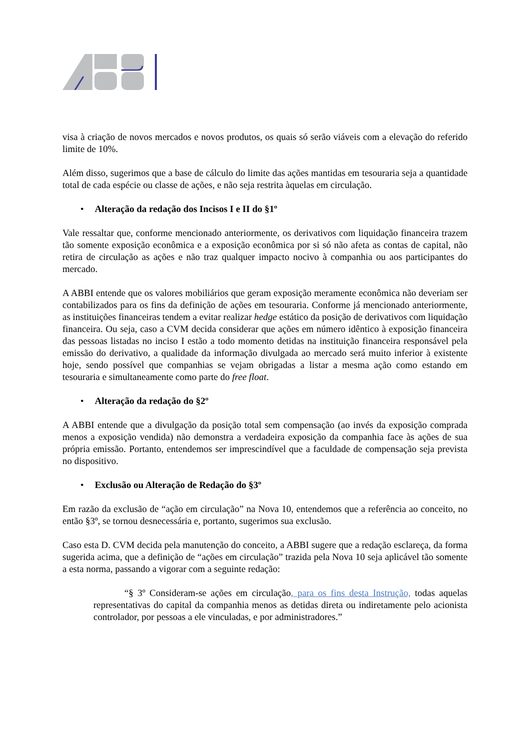visa à criação de novos mercados e novos produtos, os quais só serão viáveis com a elevação do referido limite de 10%.
Além disso, sugerimos que a base de cálculo do limite das ações mantidas em tesouraria seja a quantidade total de cada espécie ou classe de ações, e não seja restrita àquelas em circulação.
• Alteração da redação dos Incisos I e II do §1º
Vale ressaltar que, conforme mencionado anteriormente, os derivativos com liquidação financeira trazem tão somente exposição econômica e a exposição econômica por si só não afeta as contas de capital, não retira de circulação as ações e não traz qualquer impacto nocivo à companhia ou aos participantes do mercado.
A ABBI entende que os valores mobiliários que geram exposição meramente econômica não deveriam ser contabilizados para os fins da definição de ações em tesouraria. Conforme já mencionado anteriormente, as instituições financeiras tendem a evitar realizar hedge estático da posição de derivativos com liquidação financeira. Ou seja, caso a CVM decida considerar que ações em número idêntico à exposição financeira das pessoas listadas no inciso I estão a todo momento detidas na instituição financeira responsável pela emissão do derivativo, a qualidade da informação divulgada ao mercado será muito inferior à existente hoje, sendo possível que companhias se vejam obrigadas a listar a mesma ação como estando em tesouraria e simultaneamente como parte do free float.
• Alteração da redação do §2º
A ABBI entende que a divulgação da posição total sem compensação (ao invés da exposição comprada menos a exposição vendida) não demonstra a verdadeira exposição da companhia face às ações de sua própria emissão. Portanto, entendemos ser imprescindível que a faculdade de compensação seja prevista no dispositivo.
• Exclusão ou Alteração de Redação do §3º
Em razão da exclusão de “ação em circulação” na Nova 10, entendemos que a referência ao conceito, no então §3º, se tornou desnecessária e, portanto, sugerimos sua exclusão.
Caso esta D. CVM decida pela manutenção do conceito, a ABBI sugere que a redação esclareça, da forma sugerida acima, que a definição de “ações em circulação” trazida pela Nova 10 seja aplicável tão somente a esta norma, passando a vigorar com a seguinte redação:
“§ 3º Consideram-se ações em circulação, para os fins desta Instrução, todas aquelas representativas do capital da companhia menos as detidas direta ou indiretamente pelo acionista controlador, por pessoas a ele vinculadas, e por administradores.”